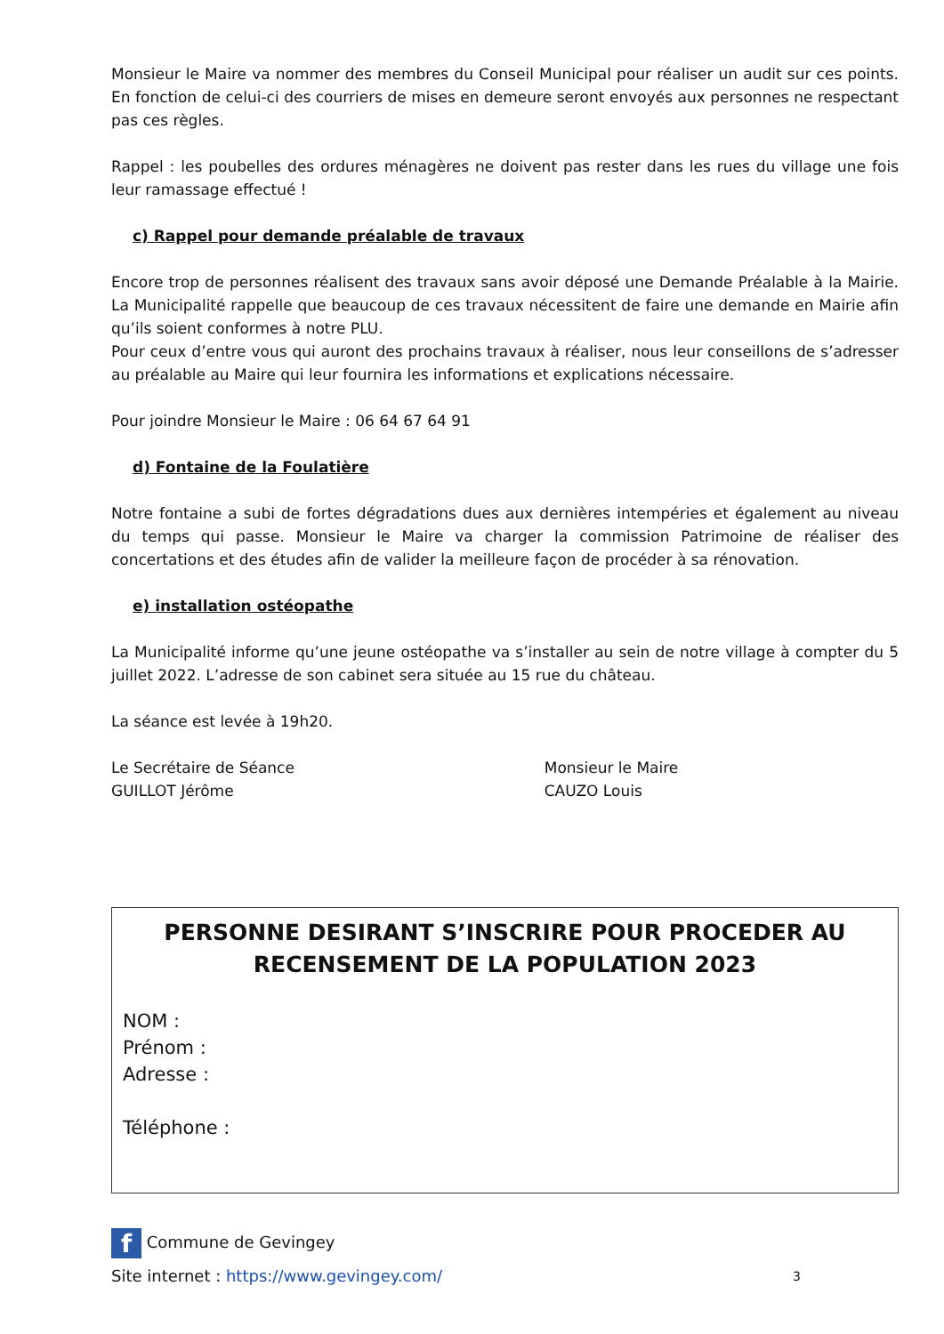Monsieur le Maire va nommer des membres du Conseil Municipal pour réaliser un audit sur ces points. En fonction de celui-ci des courriers de mises en demeure seront envoyés aux personnes ne respectant pas ces règles.
Rappel : les poubelles des ordures ménagères ne doivent pas rester dans les rues du village une fois leur ramassage effectué !
c) Rappel pour demande préalable de travaux
Encore trop de personnes réalisent des travaux sans avoir déposé une Demande Préalable à la Mairie. La Municipalité rappelle que beaucoup de ces travaux nécessitent de faire une demande en Mairie afin qu’ils soient conformes à notre PLU.
Pour ceux d’entre vous qui auront des prochains travaux à réaliser, nous leur conseillons de s’adresser au préalable au Maire qui leur fournira les informations et explications nécessaire.
Pour joindre Monsieur le Maire : 06 64 67 64 91
d) Fontaine de la Foulatière
Notre fontaine a subi de fortes dégradations dues aux dernières intempéries et également au niveau du temps qui passe. Monsieur le Maire va charger la commission Patrimoine de réaliser des concertations et des études afin de valider la meilleure façon de procéder à sa rénovation.
e) installation ostéopathe
La Municipalité informe qu’une jeune ostéopathe va s’installer au sein de notre village à compter du 5 juillet 2022. L’adresse de son cabinet sera située au 15 rue du château.
La séance est levée à 19h20.
Le Secrétaire de Séance
GUILLOT Jérôme
Monsieur le Maire
CAUZO Louis
PERSONNE DESIRANT S’INSCRIRE POUR PROCEDER AU RECENSEMENT DE LA POPULATION 2023
NOM :
Prénom :
Adresse :
Téléphone :
f Commune de Gevingey
Site internet : https://www.gevingey.com/ 3